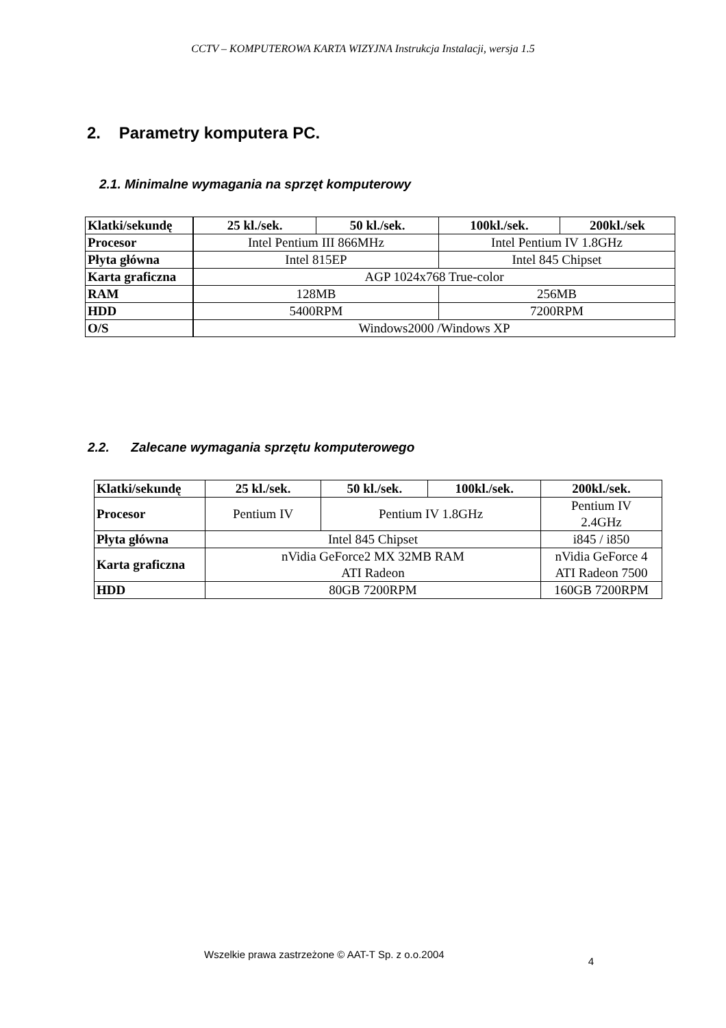CCTV – KOMPUTEROWA KARTA WIZYJNA Instrukcja Instalacji, wersja 1.5
2. Parametry komputera PC.
2.1. Minimalne wymagania na sprzęt komputerowy
| Klatki/sekundę | 25 kl./sek. | 50 kl./sek. | 100kl./sek. | 200kl./sek |
| --- | --- | --- | --- | --- |
| Procesor | Intel Pentium III 866MHz | | Intel Pentium IV 1.8GHz | |
| Płyta główna | Intel 815EP | | Intel 845 Chipset | |
| Karta graficzna | AGP 1024x768 True-color | | | |
| RAM | 128MB | | 256MB | |
| HDD | 5400RPM | | 7200RPM | |
| O/S | Windows2000 /Windows XP | | | |
2.2. Zalecane wymagania sprzętu komputerowego
| Klatki/sekundę | 25 kl./sek. | 50 kl./sek. | 100kl./sek. | 200kl./sek. |
| --- | --- | --- | --- | --- |
| Procesor | Pentium IV | Pentium IV 1.8GHz | | Pentium IV 2.4GHz |
| Płyta główna | Intel 845 Chipset | | | i845 / i850 |
| Karta graficzna | nVidia GeForce2 MX 32MB RAM ATI Radeon | | | nVidia GeForce 4 ATI Radeon 7500 |
| HDD | 80GB 7200RPM | | | 160GB 7200RPM |
Wszelkie prawa zastrzeżone © AAT-T Sp. z o.o.2004 4